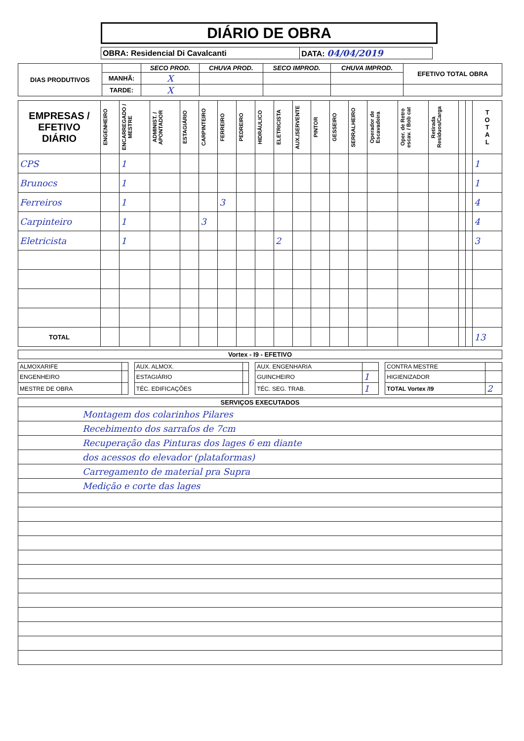DIÁRIO DE OBRA
| OBRA: Residencial Di Cavalcanti | DATA: 04/04/2019 |
| DIAS PRODUTIVOS | | SECO PROD. | CHUVA PROD. | SECO IMPROD. | CHUVA IMPROD. | EFETIVO TOTAL OBRA |
| | MANHÃ: | X | | | | |
| | TARDE: | X | | | | |
| EMPRESAS / EFETIVO DIÁRIO | ENGENHEIRO | ENCARREGADO / MESTRE | ADMINIST. / APONTADOR | ESTAGIÁRIO | CARPINTEIRO | FERREIRO | PEDREIRO | HIDRÁULICO | ELETRICISTA | AUX./SERVENTE | PINTOR | GESSEIRO | SERRALHEIRO | Operador de Escavadeira | Oper. de Retro escav. / Bob cat | Retirada Resíduos/Carga | | | T O T A L |
| --- | --- | --- | --- | --- | --- | --- | --- | --- | --- | --- | --- | --- | --- | --- | --- | --- | --- | --- | --- |
| CPS | | 1 | | | | | | | | | | | | | | | | | 1 |
| Brunocs | | 1 | | | | | | | | | | | | | | | | | 1 |
| Ferreiros | | 1 | | | | 3 | | | | | | | | | | | | | 4 |
| Carpinteiro | | 1 | | | 3 | | | | | | | | | | | | | | 4 |
| Eletricista | | 1 | | | | | | | 2 | | | | | | | | | | 3 |
| TOTAL | | | | | | | | | | | | | | | | | | | 13 |
| Vortex - I9 - EFETIVO |
| --- |
| ALMOXARIFE | | | AUX. ALMOX. | | | AUX. ENGENHARIA | | | CONTRA MESTRE | |
| ENGENHEIRO | | | ESTAGIÁRIO | | | GUINCHEIRO | 1 | | HIGIENIZADOR | |
| MESTRE DE OBRA | | | TÉC. EDIFICAÇÕES | | | TÉC. SEG. TRAB. | 1 | | TOTAL Vortex /I9 | 2 |
| SERVIÇOS EXECUTADOS |
| --- |
| Montagem dos colarinhos Pilares |
| Recebimento dos sarrafos de 7cm |
| Recuperação das Pinturas dos lages 6 em diante |
| dos acessos do elevador (plataformas) |
| Carregamento de material pra Supra |
| Medição e corte das lages |